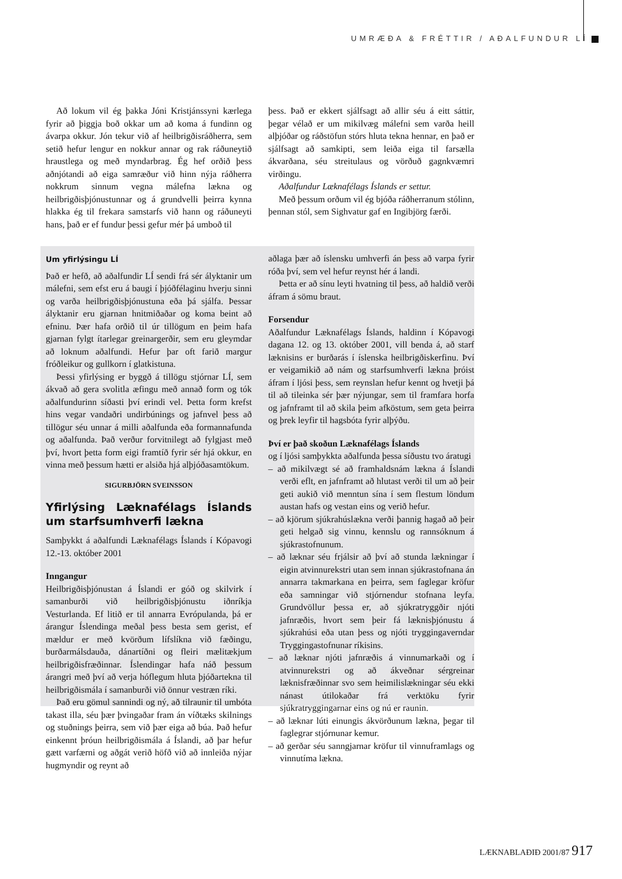UMRÆÐA & FRÉTTIR / AÐALFUNDUR LÍ
Að lokum vil ég þakka Jóni Kristjánssyni kærlega fyrir að þiggja boð okkar um að koma á fundinn og ávarpa okkur. Jón tekur við af heilbrigðisráðherra, sem setið hefur lengur en nokkur annar og rak ráðuneytið hraustlega og með myndarbrag. Ég hef orðið þess aðnjótandi að eiga samræður við hinn nýja ráðherra nokkrum sinnum vegna málefna lækna og heilbrigðisþjónustunnar og á grundvelli þeirra kynna hlakka ég til frekara samstarfs við hann og ráðuneyti hans, það er ef fundur þessi gefur mér þá umboð til
þess. Það er ekkert sjálfsagt að allir séu á eitt sáttir, þegar vélað er um mikilvæg málefni sem varða heill alþjóðar og ráðstöfun stórs hluta tekna hennar, en það er sjálfsagt að samkipti, sem leiða eiga til farsælla ákvarðana, séu streitulaus og vörðuð gagnkvæmri virðingu.
Aðalfundur Læknafélags Íslands er settur.
Með þessum orðum vil ég bjóða ráðherranum stólinn, þennan stól, sem Sighvatur gaf en Ingibjörg færði.
Um yfirlýsingu LÍ
Það er hefð, að aðalfundir LÍ sendi frá sér ályktanir um málefni, sem efst eru á baugi í þjóðfélaginu hverju sinni og varða heilbrigðisþjónustuna eða þá sjálfa. Þessar ályktanir eru gjarnan hnitmiðaðar og koma beint að efninu. Þær hafa orðið til úr tillögum en þeim hafa gjarnan fylgt ítarlegar greinargerðir, sem eru gleymdar að loknum aðalfundi. Hefur þar oft farið margur fróðleikur og gullkorn í glatkistuna.
Þessi yfirlýsing er byggð á tillögu stjórnar LÍ, sem ákvað að gera svolitla æfingu með annað form og tók aðalfundurinn síðasti því erindi vel. Þetta form krefst hins vegar vandaðri undirbúnings og jafnvel þess að tillögur séu unnar á milli aðalfunda eða formannafunda og aðalfunda. Það verður forvitnilegt að fylgjast með því, hvort þetta form eigi framtíð fyrir sér hjá okkur, en vinna með þessum hætti er alsiða hjá alþjóðasamtökum.
SIGURBJÖRN SVEINSSON
Yfirlýsing Læknafélags Íslands um starfsumhverfi lækna
Samþykkt á aðalfundi Læknafélags Íslands í Kópavogi 12.-13. október 2001
Inngangur
Heilbrigðisþjónustan á Íslandi er góð og skilvirk í samanburði við heilbrigðisþjónustu iðnríkja Vesturlanda. Ef litið er til annarra Evrópulanda, þá er árangur Íslendinga meðal þess besta sem gerist, ef mældur er með kvörðum lífslíkna við fæðingu, burðarmálsdauða, dánartíðni og fleiri mælitækjum heilbrigðisfræðinnar. Íslendingar hafa náð þessum árangri með því að verja hóflegum hluta þjóðartekna til heilbrigðismála í samanburði við önnur vestræn ríki.
Það eru gömul sannindi og ný, að tilraunir til umbóta takast illa, séu þær þvingaðar fram án víðtæks skilnings og stuðnings þeirra, sem við þær eiga að búa. Það hefur einkennt þróun heilbrigðismála á Íslandi, að þar hefur gætt varfærni og aðgát verið höfð við að innleiða nýjar hugmyndir og reynt að
aðlaga þær að íslensku umhverfi án þess að varpa fyrir róða því, sem vel hefur reynst hér á landi.
Þetta er að sínu leyti hvatning til þess, að haldið verði áfram á sömu braut.
Forsendur
Aðalfundur Læknafélags Íslands, haldinn í Kópavogi dagana 12. og 13. október 2001, vill benda á, að starf læknisins er burðarás í íslenska heilbrigðiskerfinu. Því er veigamikið að nám og starfsumhverfi lækna þróist áfram í ljósi þess, sem reynslan hefur kennt og hvetji þá til að tileinka sér þær nýjungar, sem til framfara horfa og jafnframt til að skila þeim afköstum, sem geta þeirra og þrek leyfir til hagsbóta fyrir alþýðu.
Því er það skoðun Læknafélags Íslands
og í ljósi samþykkta aðalfunda þessa síðustu tvo áratugi
– að mikilvægt sé að framhaldsnám lækna á Íslandi verði eflt, en jafnframt að hlutast verði til um að þeir geti aukið við menntun sína í sem flestum löndum austan hafs og vestan eins og verið hefur.
– að kjörum sjúkrahúslækna verði þannig hagað að þeir geti helgað sig vinnu, kennslu og rannsóknum á sjúkrastofnunum.
– að læknar séu frjálsir að því að stunda lækningar í eigin atvinnurekstri utan sem innan sjúkrastofnana án annarra takmarkana en þeirra, sem faglegar kröfur eða samningar við stjórnendur stofnana leyfa. Grundvöllur þessa er, að sjúkratryggðir njóti jafnræðis, hvort sem þeir fá læknisþjónustu á sjúkrahúsi eða utan þess og njóti tryggingaverndar Tryggingastofnunar ríkisins.
– að læknar njóti jafnræðis á vinnumarkaði og í atvinnurekstri og að ákveðnar sérgreinar læknisfræðinnar svo sem heimilislækningar séu ekki nánast útilokaðar frá verktöku fyrir sjúkratryggingarnar eins og nú er raunin.
– að læknar lúti einungis ákvörðunum lækna, þegar til faglegrar stjórnunar kemur.
– að gerðar séu sanngjarnar kröfur til vinnuframlags og vinnutíma lækna.
LÆKNABLAÐIÐ 2001/87 917